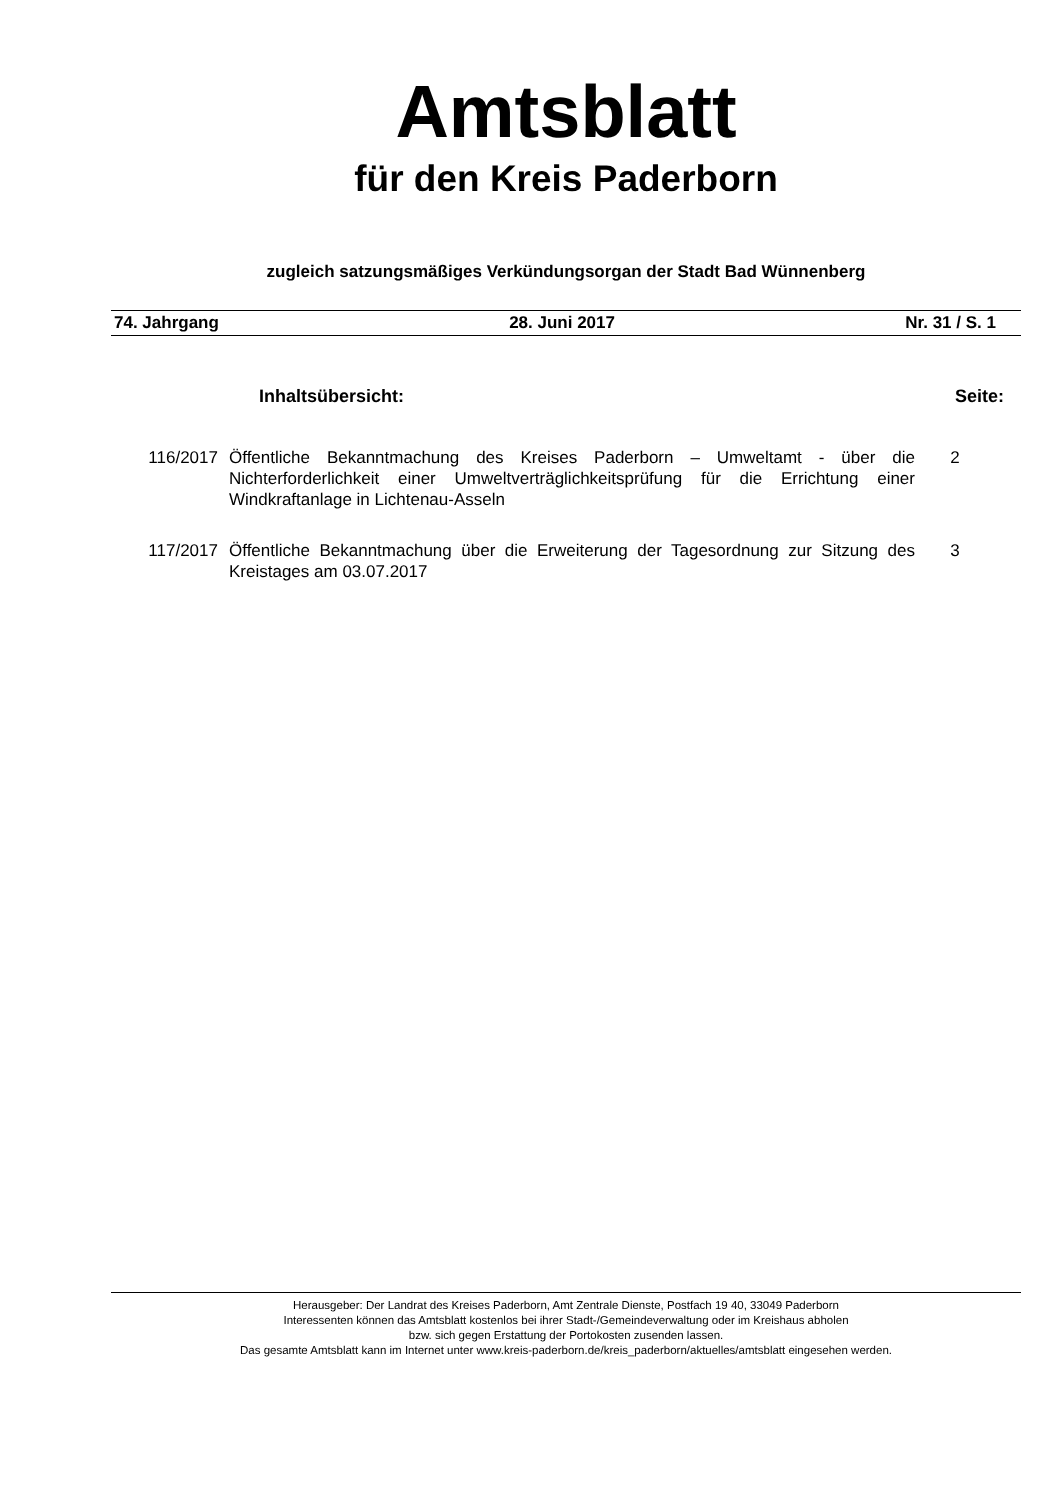Amtsblatt
für den Kreis Paderborn
zugleich satzungsmäßiges Verkündungsorgan der Stadt Bad Wünnenberg
74. Jahrgang 28. Juni 2017 Nr. 31 / S. 1
Inhaltsübersicht: Seite:
116/2017 Öffentliche Bekanntmachung des Kreises Paderborn – Umweltamt - über die Nichterforderlichkeit einer Umweltverträglichkeitsprüfung für die Errichtung einer Windkraftanlage in Lichtenau-Asseln
2
117/2017 Öffentliche Bekanntmachung über die Erweiterung der Tagesordnung zur Sitzung des Kreistages am 03.07.2017
3
Herausgeber: Der Landrat des Kreises Paderborn, Amt Zentrale Dienste, Postfach 19 40, 33049 Paderborn
Interessenten können das Amtsblatt kostenlos bei ihrer Stadt-/Gemeindeverwaltung oder im Kreishaus abholen
bzw. sich gegen Erstattung der Portokosten zusenden lassen.
Das gesamte Amtsblatt kann im Internet unter www.kreis-paderborn.de/kreis_paderborn/aktuelles/amtsblatt eingesehen werden.